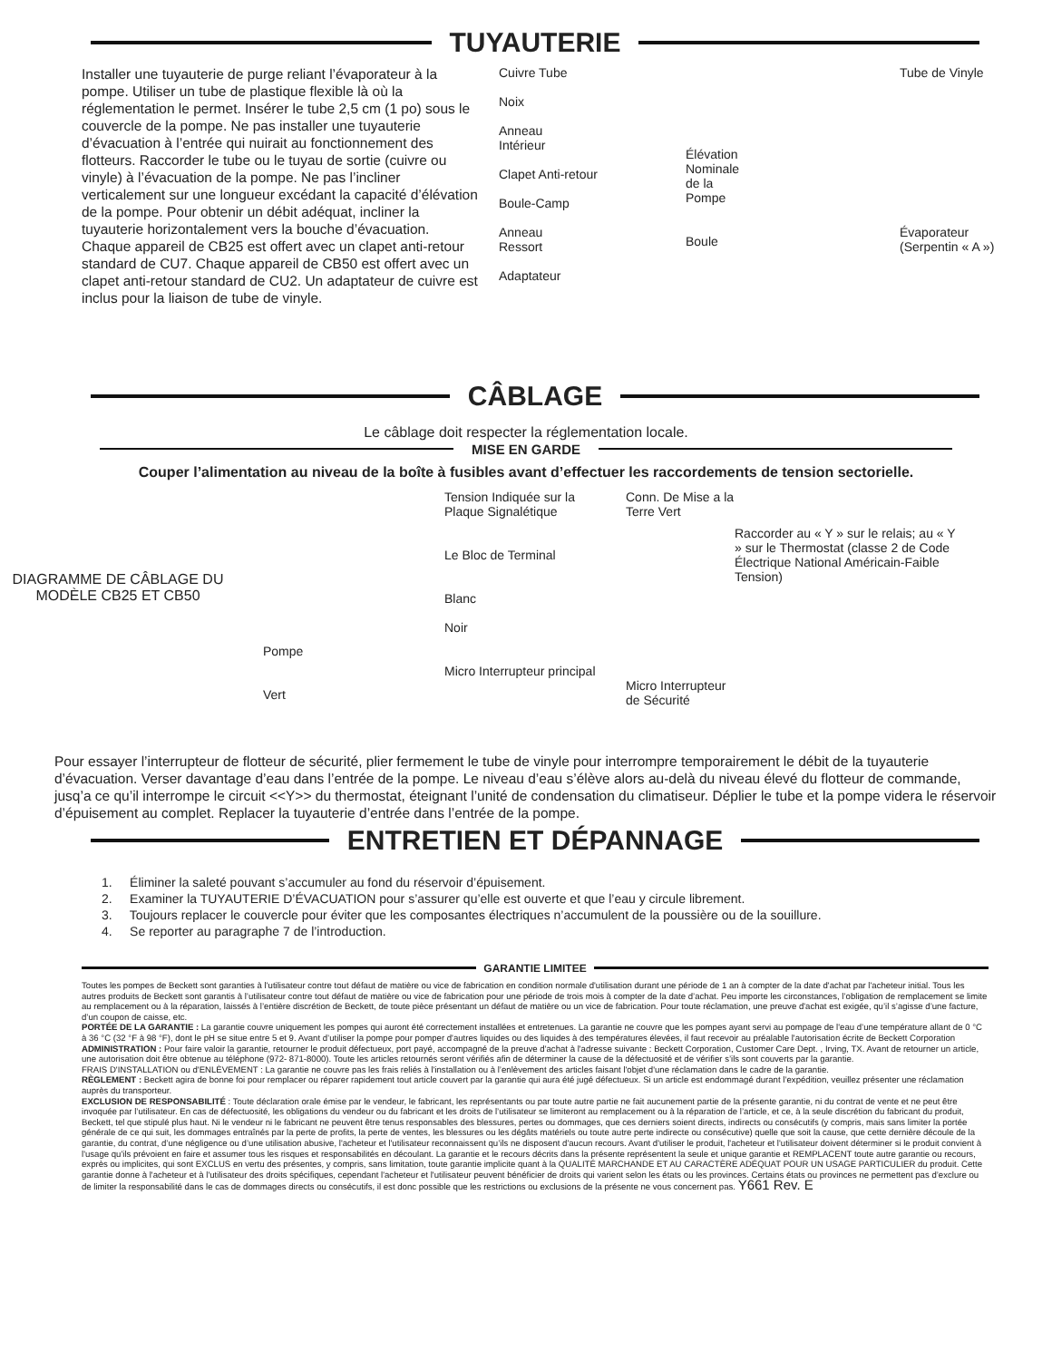TUYAUTERIE
Installer une tuyauterie de purge reliant l’évaporateur à la pompe. Utiliser un tube de plastique flexible là où la réglementation le permet. Insérer le tube 2,5 cm (1 po) sous le couvercle de la pompe. Ne pas installer une tuyauterie d’évacuation à l’entrée qui nuirait au fonctionnement des flotteurs. Raccorder le tube ou le tuyau de sortie (cuivre ou vinyle) à l’évacuation de la pompe. Ne pas l’incliner verticalement sur une longueur excédant la capacité d’élévation de la pompe. Pour obtenir un débit adéquat, incliner la tuyauterie horizontalement vers la bouche d’évacuation. Chaque appareil de CB25 est offert avec un clapet anti-retour standard de CU7. Chaque appareil de CB50 est offert avec un clapet anti-retour standard de CU2. Un adaptateur de cuivre est inclus pour la liaison de tube de vinyle.
Cuivre Tube
Noix
Anneau
Intérieur
Clapet Anti-retour
Boule-Camp
Anneau
Ressort
Adaptateur
Élévation
Nominale
de la
Pompe
Boule
Tube de Vinyle
Évaporateur
(Serpentin « A »)
CÂBLAGE
Le câblage doit respecter la réglementation locale.
MISE EN GARDE
Couper l’alimentation au niveau de la boîte à fusibles avant d’effectuer les raccordements de tension sectorielle.
DIAGRAMME DE CÂBLAGE DU MODÈLE CB25 ET CB50
Pompe
Vert
Tension Indiquée sur la Plaque Signalétique
Le Bloc de Terminal
Blanc
Noir
Micro Interrupteur principal
Conn. De Mise a la Terre Vert
Micro Interrupteur de Sécurité
Raccorder au « Y » sur le relais; au « Y » sur le Thermostat (classe 2 de Code Électrique National Américain-Faible Tension)
Pour essayer l’interrupteur de flotteur de sécurité, plier fermement le tube de vinyle pour interrompre temporairement le débit de la tuyauterie d’évacuation. Verser davantage d’eau dans l’entrée de la pompe. Le niveau d’eau s’élève alors au-delà du niveau élevé du flotteur de commande, jusq’a ce qu’il interrompe le circuit <<Y>> du thermostat, éteignant l’unité de condensation du climatiseur. Déplier le tube et la pompe videra le réservoir d’épuisement au complet. Replacer la tuyauterie d’entrée dans l’entrée de la pompe.
ENTRETIEN ET DÉPANNAGE
1. Éliminer la saleté pouvant s’accumuler au fond du réservoir d’épuisement.
2. Examiner la TUYAUTERIE D’ÉVACUATION pour s’assurer qu’elle est ouverte et que l’eau y circule librement.
3. Toujours replacer le couvercle pour éviter que les composantes électriques n’accumulent de la poussière ou de la souillure.
4. Se reporter au paragraphe 7 de l’introduction.
GARANTIE LIMITEE
Toutes les pompes de Beckett sont garanties à l'utilisateur contre tout défaut de matière ou vice de fabrication en condition normale d'utilisation durant une période de 1 an à compter de la date d'achat par l'acheteur initial. Tous les autres produits de Beckett sont garantis à l’utilisateur contre tout défaut de matière ou vice de fabrication pour une période de trois mois à compter de la date d’achat. Peu importe les circonstances, l’obligation de remplacement se limite au remplacement ou à la réparation, laissés à l’entière discrétion de Beckett, de toute pièce présentant un défaut de matière ou un vice de fabrication. Pour toute réclamation, une preuve d'achat est exigée, qu’il s’agisse d’une facture, d’un coupon de caisse, etc.
PORTÉE DE LA GARANTIE : La garantie couvre uniquement les pompes qui auront été correctement installées et entretenues. La garantie ne couvre que les pompes ayant servi au pompage de l'eau d’une température allant de 0 °C à 36 °C (32 °F à 98 °F), dont le pH se situe entre 5 et 9. Avant d’utiliser la pompe pour pomper d'autres liquides ou des liquides à des températures élevées, il faut recevoir au préalable l'autorisation écrite de Beckett Corporation
ADMINISTRATION : Pour faire valoir la garantie, retourner le produit défectueux, port payé, accompagné de la preuve d'achat à l'adresse suivante : Beckett Corporation, Customer Care Dept. , Irving, TX. Avant de retourner un article, une autorisation doit être obtenue au téléphone (972- 871-8000). Toute les articles retournés seront vérifiés afin de déterminer la cause de la défectuosité et de vérifier s’ils sont couverts par la garantie.
FRAIS D'INSTALLATION ou d'ENLÈVEMENT : La garantie ne couvre pas les frais reliés à l'installation ou à l’enlèvement des articles faisant l'objet d'une réclamation dans le cadre de la garantie.
RÈGLEMENT : Beckett agira de bonne foi pour remplacer ou réparer rapidement tout article couvert par la garantie qui aura été jugé défectueux. Si un article est endommagé durant l’expédition, veuillez présenter une réclamation auprès du transporteur.
EXCLUSION DE RESPONSABILITÉ : Toute déclaration orale émise par le vendeur, le fabricant, les représentants ou par toute autre partie ne fait aucunement partie de la présente garantie, ni du contrat de vente et ne peut être invoquée par l’utilisateur. En cas de défectuosité, les obligations du vendeur ou du fabricant et les droits de l’utilisateur se limiteront au remplacement ou à la réparation de l’article, et ce, à la seule discrétion du fabricant du produit, Beckett, tel que stipulé plus haut. Ni le vendeur ni le fabricant ne peuvent être tenus responsables des blessures, pertes ou dommages, que ces derniers soient directs, indirects ou consécutifs (y compris, mais sans limiter la portée générale de ce qui suit, les dommages entraînés par la perte de profits, la perte de ventes, les blessures ou les dégâts matériels ou toute autre perte indirecte ou consécutive) quelle que soit la cause, que cette dernière découle de la garantie, du contrat, d’une négligence ou d’une utilisation abusive, l'acheteur et l'utilisateur reconnaissent qu’ils ne disposent d'aucun recours. Avant d'utiliser le produit, l'acheteur et l'utilisateur doivent déterminer si le produit convient à l'usage qu'ils prévoient en faire et assumer tous les risques et responsabilités en découlant. La garantie et le recours décrits dans la présente représentent la seule et unique garantie et REMPLACENT toute autre garantie ou recours, exprès ou implicites, qui sont EXCLUS en vertu des présentes, y compris, sans limitation, toute garantie implicite quant à la QUALITÉ MARCHANDE ET AU CARACTÈRE ADÉQUAT POUR UN USAGE PARTICULIER du produit. Cette garantie donne à l'acheteur et à l'utilisateur des droits spécifiques, cependant l'acheteur et l'utilisateur peuvent bénéficier de droits qui varient selon les états ou les provinces. Certains états ou provinces ne permettent pas d’exclure ou de limiter la responsabilité dans le cas de dommages directs ou consécutifs, il est donc possible que les restrictions ou exclusions de la présente ne vous concernent pas. Y661 Rev. E